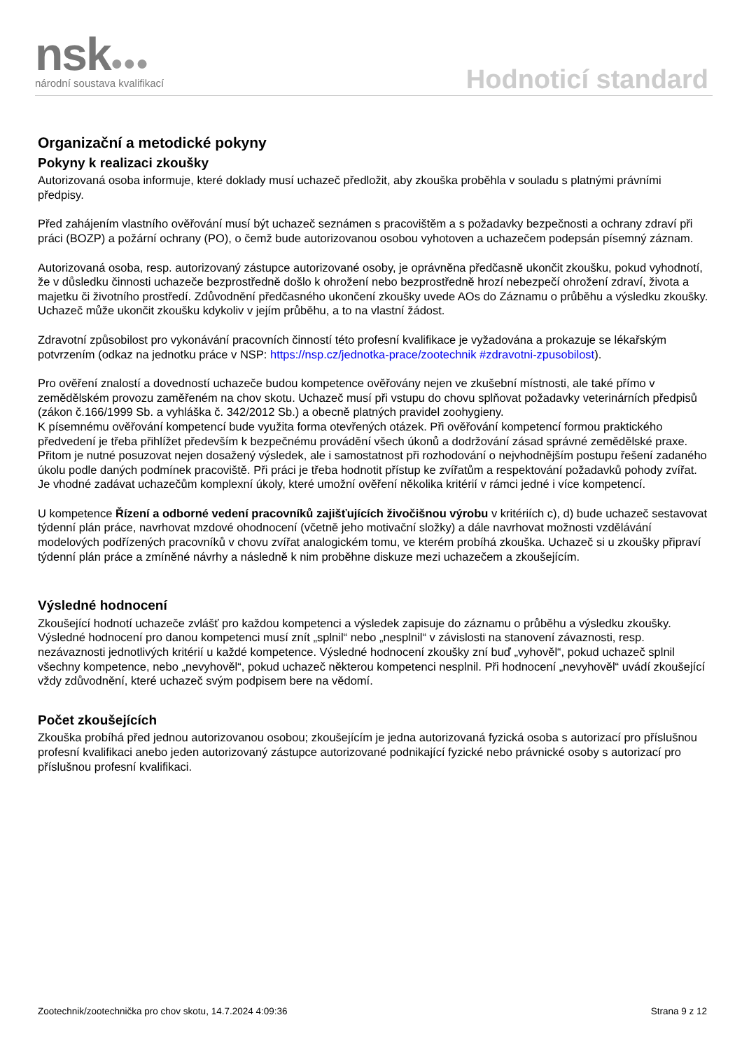nsk●●● národní soustava kvalifikací Hodnoticí standard
Organizační a metodické pokyny
Pokyny k realizaci zkoušky
Autorizovaná osoba informuje, které doklady musí uchazeč předložit, aby zkouška proběhla v souladu s platnými právními předpisy.
Před zahájením vlastního ověřování musí být uchazeč seznámen s pracovištěm a s požadavky bezpečnosti a ochrany zdraví při práci (BOZP) a požární ochrany (PO), o čemž bude autorizovanou osobou vyhotoven a uchazečem podepsán písemný záznam.
Autorizovaná osoba, resp. autorizovaný zástupce autorizované osoby, je oprávněna předčasně ukončit zkoušku, pokud vyhodnotí, že v důsledku činnosti uchazeče bezprostředně došlo k ohrožení nebo bezprostředně hrozí nebezpečí ohrožení zdraví, života a majetku či životního prostředí. Zdůvodnění předčasného ukončení zkoušky uvede AOs do Záznamu o průběhu a výsledku zkoušky. Uchazeč může ukončit zkoušku kdykoliv v jejím průběhu, a to na vlastní žádost.
Zdravotní způsobilost pro vykonávání pracovních činností této profesní kvalifikace je vyžadována a prokazuje se lékařským potvrzením (odkaz na jednotku práce v NSP: https://nsp.cz/jednotka-prace/zootechnik #zdravotni-zpusobilost).
Pro ověření znalostí a dovedností uchazeče budou kompetence ověřovány nejen ve zkušební místnosti, ale také přímo v zemědělském provozu zaměřeném na chov skotu. Uchazeč musí při vstupu do chovu splňovat požadavky veterinárních předpisů (zákon č.166/1999 Sb. a vyhláška č. 342/2012 Sb.) a obecně platných pravidel zoohygieny.
K písemnému ověřování kompetencí bude využita forma otevřených otázek. Při ověřování kompetencí formou praktického předvedení je třeba přihlížet především k bezpečnému provádění všech úkonů a dodržování zásad správné zemědělské praxe. Přitom je nutné posuzovat nejen dosažený výsledek, ale i samostatnost při rozhodování o nejvhodnějším postupu řešení zadaného úkolu podle daných podmínek pracoviště. Při práci je třeba hodnotit přístup ke zvířatům a respektování požadavků pohody zvířat. Je vhodné zadávat uchazečům komplexní úkoly, které umožní ověření několika kritérií v rámci jedné i více kompetencí.
U kompetence Řízení a odborné vedení pracovníků zajišťujících živočišnou výrobu v kritériích c), d) bude uchazeč sestavovat týdenní plán práce, navrhovat mzdové ohodnocení (včetně jeho motivační složky) a dále navrhovat možnosti vzdělávání modelových podřízených pracovníků v chovu zvířat analogickém tomu, ve kterém probíhá zkouška. Uchazeč si u zkoušky připraví týdenní plán práce a zmíněné návrhy a následně k nim proběhne diskuze mezi uchazečem a zkoušejícím.
Výsledné hodnocení
Zkoušející hodnotí uchazeče zvlášť pro každou kompetenci a výsledek zapisuje do záznamu o průběhu a výsledku zkoušky. Výsledné hodnocení pro danou kompetenci musí znít „splnil“ nebo „nesplnil“ v závislosti na stanovení závaznosti, resp. nezávaznosti jednotlivých kritérií u každé kompetence. Výsledné hodnocení zkoušky zní buď „vyhověl“, pokud uchazeč splnil všechny kompetence, nebo „nevyhověl“, pokud uchazeč některou kompetenci nesplnil. Při hodnocení „nevyhověl“ uvádí zkoušející vždy zdůvodnění, které uchazeč svým podpisem bere na vědomí.
Počet zkoušejících
Zkouška probíhá před jednou autorizovanou osobou; zkoušejícím je jedna autorizovaná fyzická osoba s autorizací pro příslušnou profesní kvalifikaci anebo jeden autorizovaný zástupce autorizované podnikající fyzické nebo právnické osoby s autorizací pro příslušnou profesní kvalifikaci.
Zootechnik/zootechnička pro chov skotu, 14.7.2024 4:09:36 Strana 9 z 12